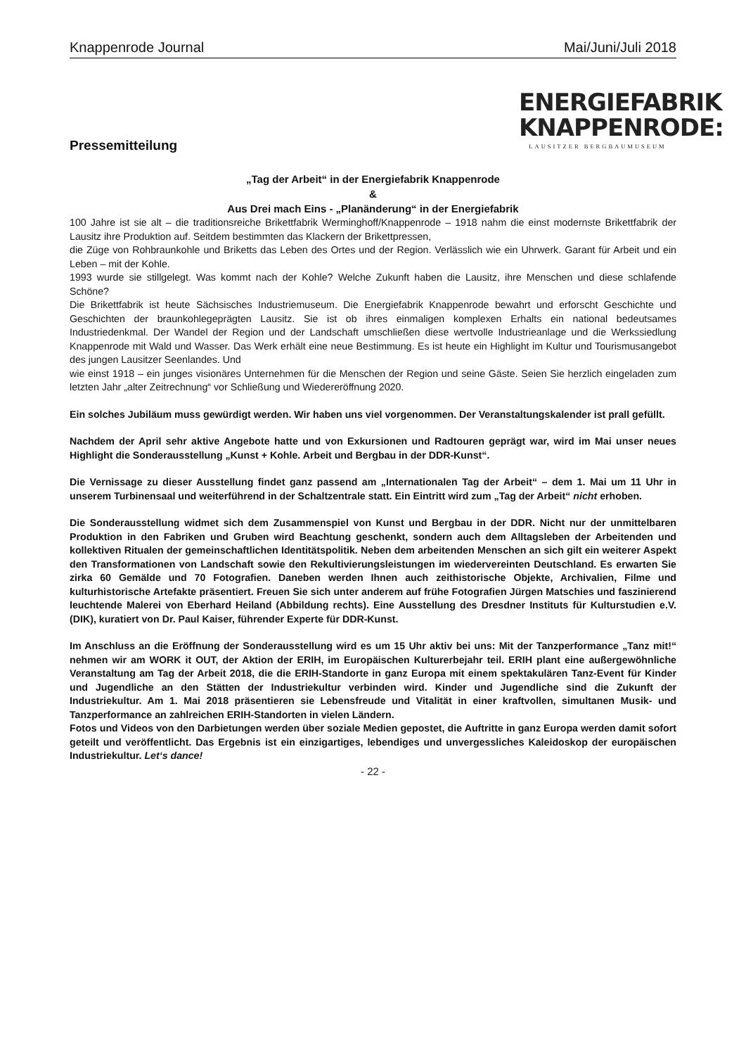Knappenrode Journal Mai/Juni/Juli 2018
Pressemitteilung
ENERGIEFABRIK
KNAPPENRODE:
LAUSITZER BERGBAUMUSEUM
„Tag der Arbeit“ in der Energiefabrik Knappenrode
&
Aus Drei mach Eins - „Planänderung“ in der Energiefabrik
100 Jahre ist sie alt – die traditionsreiche Brikettfabrik Werminghoff/Knappenrode – 1918 nahm die einst modernste Brikettfabrik der Lausitz ihre Produktion auf. Seitdem bestimmten das Klackern der Brikettpressen,
die Züge von Rohbraunkohle und Briketts das Leben des Ortes und der Region. Verlässlich wie ein Uhrwerk. Garant für Arbeit und ein Leben – mit der Kohle.
1993 wurde sie stillgelegt. Was kommt nach der Kohle? Welche Zukunft haben die Lausitz, ihre Menschen und diese schlafende Schöne?
Die Brikettfabrik ist heute Sächsisches Industriemuseum. Die Energiefabrik Knappenrode bewahrt und erforscht Geschichte und Geschichten der braunkohlegeprägten Lausitz. Sie ist ob ihres einmaligen komplexen Erhalts ein national bedeutsames Industriedenkmal. Der Wandel der Region und der Landschaft umschließen diese wertvolle Industrieanlage und die Werkssiedlung Knappenrode mit Wald und Wasser. Das Werk erhält eine neue Bestimmung. Es ist heute ein Highlight im Kultur und Tourismusangebot des jungen Lausitzer Seenlandes. Und
wie einst 1918 – ein junges visionäres Unternehmen für die Menschen der Region und seine Gäste. Seien Sie herzlich eingeladen zum letzten Jahr „alter Zeitrechnung“ vor Schließung und Wiedereröffnung 2020.
Ein solches Jubiläum muss gewürdigt werden. Wir haben uns viel vorgenommen. Der Veranstaltungskalender ist prall gefüllt.
Nachdem der April sehr aktive Angebote hatte und von Exkursionen und Radtouren geprägt war, wird im Mai unser neues Highlight die Sonderausstellung „Kunst + Kohle. Arbeit und Bergbau in der DDR-Kunst“.
Die Vernissage zu dieser Ausstellung findet ganz passend am „Internationalen Tag der Arbeit“ – dem 1. Mai um 11 Uhr in unserem Turbinensaal und weiterführend in der Schaltzentrale statt. Ein Eintritt wird zum „Tag der Arbeit“ nicht erhoben.
Die Sonderausstellung widmet sich dem Zusammenspiel von Kunst und Bergbau in der DDR. Nicht nur der unmittelbaren Produktion in den Fabriken und Gruben wird Beachtung geschenkt, sondern auch dem Alltagsleben der Arbeitenden und kollektiven Ritualen der gemeinschaftlichen Identitätspolitik. Neben dem arbeitenden Menschen an sich gilt ein weiterer Aspekt den Transformationen von Landschaft sowie den Rekultivierungsleistungen im wiedervereinten Deutschland. Es erwarten Sie zirka 60 Gemälde und 70 Fotografien. Daneben werden Ihnen auch zeithistorische Objekte, Archivalien, Filme und kulturhistorische Artefakte präsentiert. Freuen Sie sich unter anderem auf frühe Fotografien Jürgen Matschies und faszinierend leuchtende Malerei von Eberhard Heiland (Abbildung rechts). Eine Ausstellung des Dresdner Instituts für Kulturstudien e.V. (DIK), kuratiert von Dr. Paul Kaiser, führender Experte für DDR-Kunst.
Im Anschluss an die Eröffnung der Sonderausstellung wird es um 15 Uhr aktiv bei uns: Mit der Tanzperformance „Tanz mit!“ nehmen wir am WORK it OUT, der Aktion der ERIH, im Europäischen Kulturerbejahr teil. ERIH plant eine außergewöhnliche Veranstaltung am Tag der Arbeit 2018, die die ERIH-Standorte in ganz Europa mit einem spektakulären Tanz-Event für Kinder und Jugendliche an den Stätten der Industriekultur verbinden wird. Kinder und Jugendliche sind die Zukunft der Industriekultur. Am 1. Mai 2018 präsentieren sie Lebensfreude und Vitalität in einer kraftvollen, simultanen Musik- und Tanzperformance an zahlreichen ERIH-Standorten in vielen Ländern.
Fotos und Videos von den Darbietungen werden über soziale Medien gepostet, die Auftritte in ganz Europa werden damit sofort geteilt und veröffentlicht. Das Ergebnis ist ein einzigartiges, lebendiges und unvergessliches Kaleidoskop der europäischen Industriekultur. Let‘s dance!
- 22 -